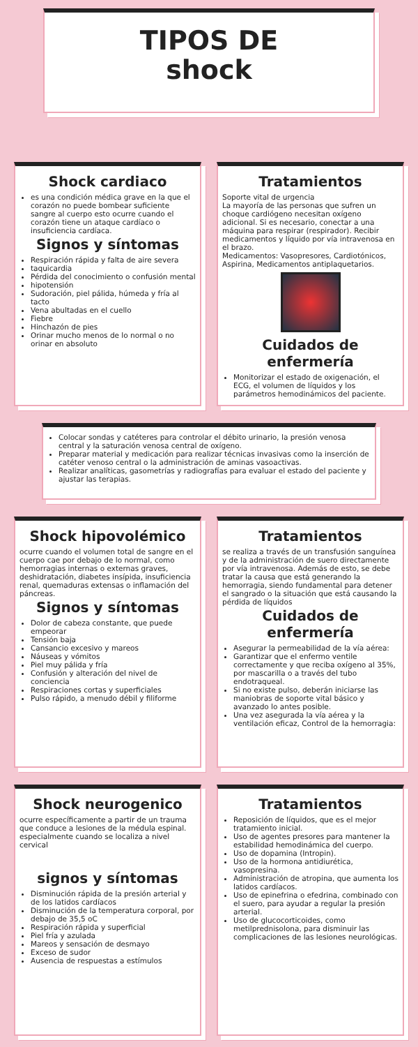TIPOS DE
shock
Shock cardiaco
es una condición médica grave en la que el corazón no puede bombear suficiente sangre al cuerpo esto ocurre cuando el corazón tiene un ataque cardíaco o insuficiencia cardíaca.
Signos y síntomas
Respiración rápida y falta de aire severa
taquicardia
Pérdida del conocimiento o confusión mental
hipotensión
Sudoración, piel pálida, húmeda y fría al tacto
Vena abultadas en el cuello
Fiebre
Hinchazón de pies
Orinar mucho menos de lo normal o no orinar en absoluto
Tratamientos
Soporte vital de urgencia
La mayoría de las personas que sufren un choque cardiógeno necesitan oxígeno adicional. Si es necesario, conectar a una máquina para respirar (respirador). Recibir medicamentos y líquido por vía intravenosa en el brazo.
Medicamentos: Vasopresores, Cardiotónicos, Aspirina, Medicamentos antiplaquetarios.
Cuidados de enfermería
Monitorizar el estado de oxigenación, el ECG, el volumen de líquidos y los parámetros hemodinámicos del paciente.
Colocar sondas y catéteres para controlar el débito urinario, la presión venosa central y la saturación venosa central de oxígeno.
Preparar material y medicación para realizar técnicas invasivas como la inserción de catéter venoso central o la administración de aminas vasoactivas.
Realizar analíticas, gasometrías y radiografías para evaluar el estado del paciente y ajustar las terapias.
Shock hipovolémico
ocurre cuando el volumen total de sangre en el cuerpo cae por debajo de lo normal, como hemorragias internas o externas graves, deshidratación, diabetes insípida, insuficiencia renal, quemaduras extensas o inflamación del páncreas.
Signos y síntomas
Dolor de cabeza constante, que puede empeorar
Tensión baja
Cansancio excesivo y mareos
Náuseas y vómitos
Piel muy pálida y fría
Confusión y alteración del nivel de conciencia
Respiraciones cortas y superficiales
Pulso rápido, a menudo débil y filiforme
Tratamientos
se realiza a través de un transfusión sanguínea y de la administración de suero directamente por vía intravenosa. Además de esto, se debe tratar la causa que está generando la hemorragia, siendo fundamental para detener el sangrado o la situación que está causando la pérdida de líquidos
Cuidados de enfermería
Asegurar la permeabilidad de la vía aérea:
Garantizar que el enfermo ventile correctamente y que reciba oxígeno al 35%, por mascarilla o a través del tubo endotraqueal.
Si no existe pulso, deberán iniciarse las maniobras de soporte vital básico y avanzado lo antes posible.
Una vez asegurada la vía aérea y la ventilación eficaz, Control de la hemorragia:
Shock neurogenico
ocurre específicamente a partir de un trauma que conduce a lesiones de la médula espinal. especialmente cuando se localiza a nivel cervical
signos y síntomas
Disminución rápida de la presión arterial y de los latidos cardíacos
Disminución de la temperatura corporal, por debajo de 35,5 oC
Respiración rápida y superficial
Piel fría y azulada
Mareos y sensación de desmayo
Exceso de sudor
Ausencia de respuestas a estímulos
Tratamientos
Reposición de líquidos, que es el mejor tratamiento inicial.
Uso de agentes presores para mantener la estabilidad hemodinámica del cuerpo.
Uso de dopamina (Intropin).
Uso de la hormona antidiurética, vasopresina.
Administración de atropina, que aumenta los latidos cardíacos.
Uso de epinefrina o efedrina, combinado con el suero, para ayudar a regular la presión arterial.
Uso de glucocorticoides, como metilprednisolona, para disminuir las complicaciones de las lesiones neurológicas.